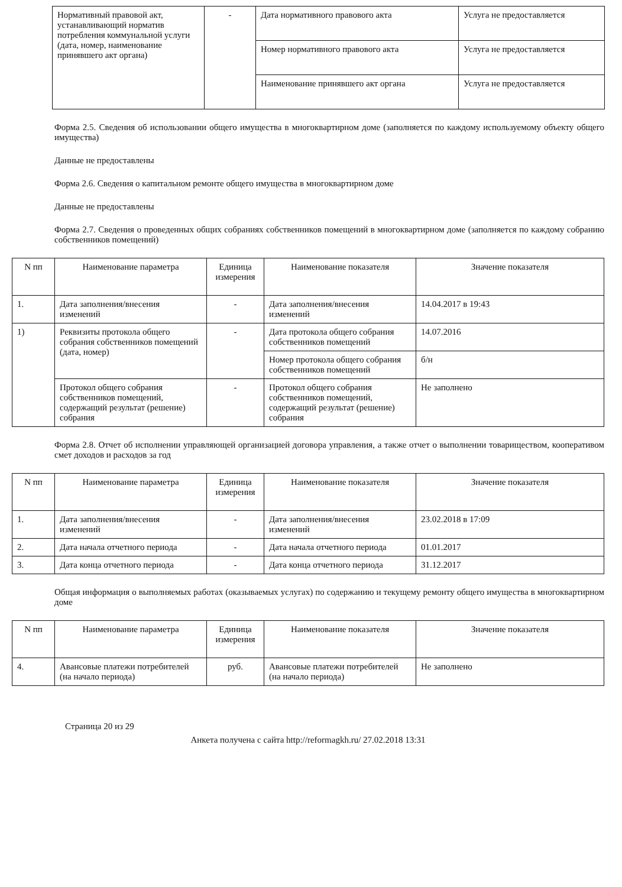| Нормативный правовой акт, устанавливающий норматив потребления коммунальной услуги (дата, номер, наименование принявшего акт органа) | - | Дата нормативного правового акта | Услуга не предоставляется |
| | | Номер нормативного правового акта | Услуга не предоставляется |
| | | Наименование принявшего акт органа | Услуга не предоставляется |
Форма 2.5. Сведения об использовании общего имущества в многоквартирном доме (заполняется по каждому используемому объекту общего имущества)
Данные не предоставлены
Форма 2.6. Сведения о капитальном ремонте общего имущества в многоквартирном доме
Данные не предоставлены
Форма 2.7. Сведения о проведенных общих собраниях собственников помещений в многоквартирном доме (заполняется по каждому собранию собственников помещений)
| N пп | Наименование параметра | Единица измерения | Наименование показателя | Значение показателя |
| --- | --- | --- | --- | --- |
| 1. | Дата заполнения/внесения изменений | - | Дата заполнения/внесения изменений | 14.04.2017 в 19:43 |
| 1) | Реквизиты протокола общего собрания собственников помещений (дата, номер) | - | Дата протокола общего собрания собственников помещений | 14.07.2016 |
| | | | Номер протокола общего собрания собственников помещений | б/н |
| | Протокол общего собрания собственников помещений, содержащий результат (решение) собрания | - | Протокол общего собрания собственников помещений, содержащий результат (решение) собрания | Не заполнено |
Форма 2.8. Отчет об исполнении управляющей организацией договора управления, а также отчет о выполнении товариществом, кооперативом смет доходов и расходов за год
| N пп | Наименование параметра | Единица измерения | Наименование показателя | Значение показателя |
| --- | --- | --- | --- | --- |
| 1. | Дата заполнения/внесения изменений | - | Дата заполнения/внесения изменений | 23.02.2018 в 17:09 |
| 2. | Дата начала отчетного периода | - | Дата начала отчетного периода | 01.01.2017 |
| 3. | Дата конца отчетного периода | - | Дата конца отчетного периода | 31.12.2017 |
Общая информация о выполняемых работах (оказываемых услугах) по содержанию и текущему ремонту общего имущества в многоквартирном доме
| N пп | Наименование параметра | Единица измерения | Наименование показателя | Значение показателя |
| --- | --- | --- | --- | --- |
| 4. | Авансовые платежи потребителей (на начало периода) | руб. | Авансовые платежи потребителей (на начало периода) | Не заполнено |
Страница 20 из 29
Анкета получена с сайта http://reformagkh.ru/ 27.02.2018 13:31